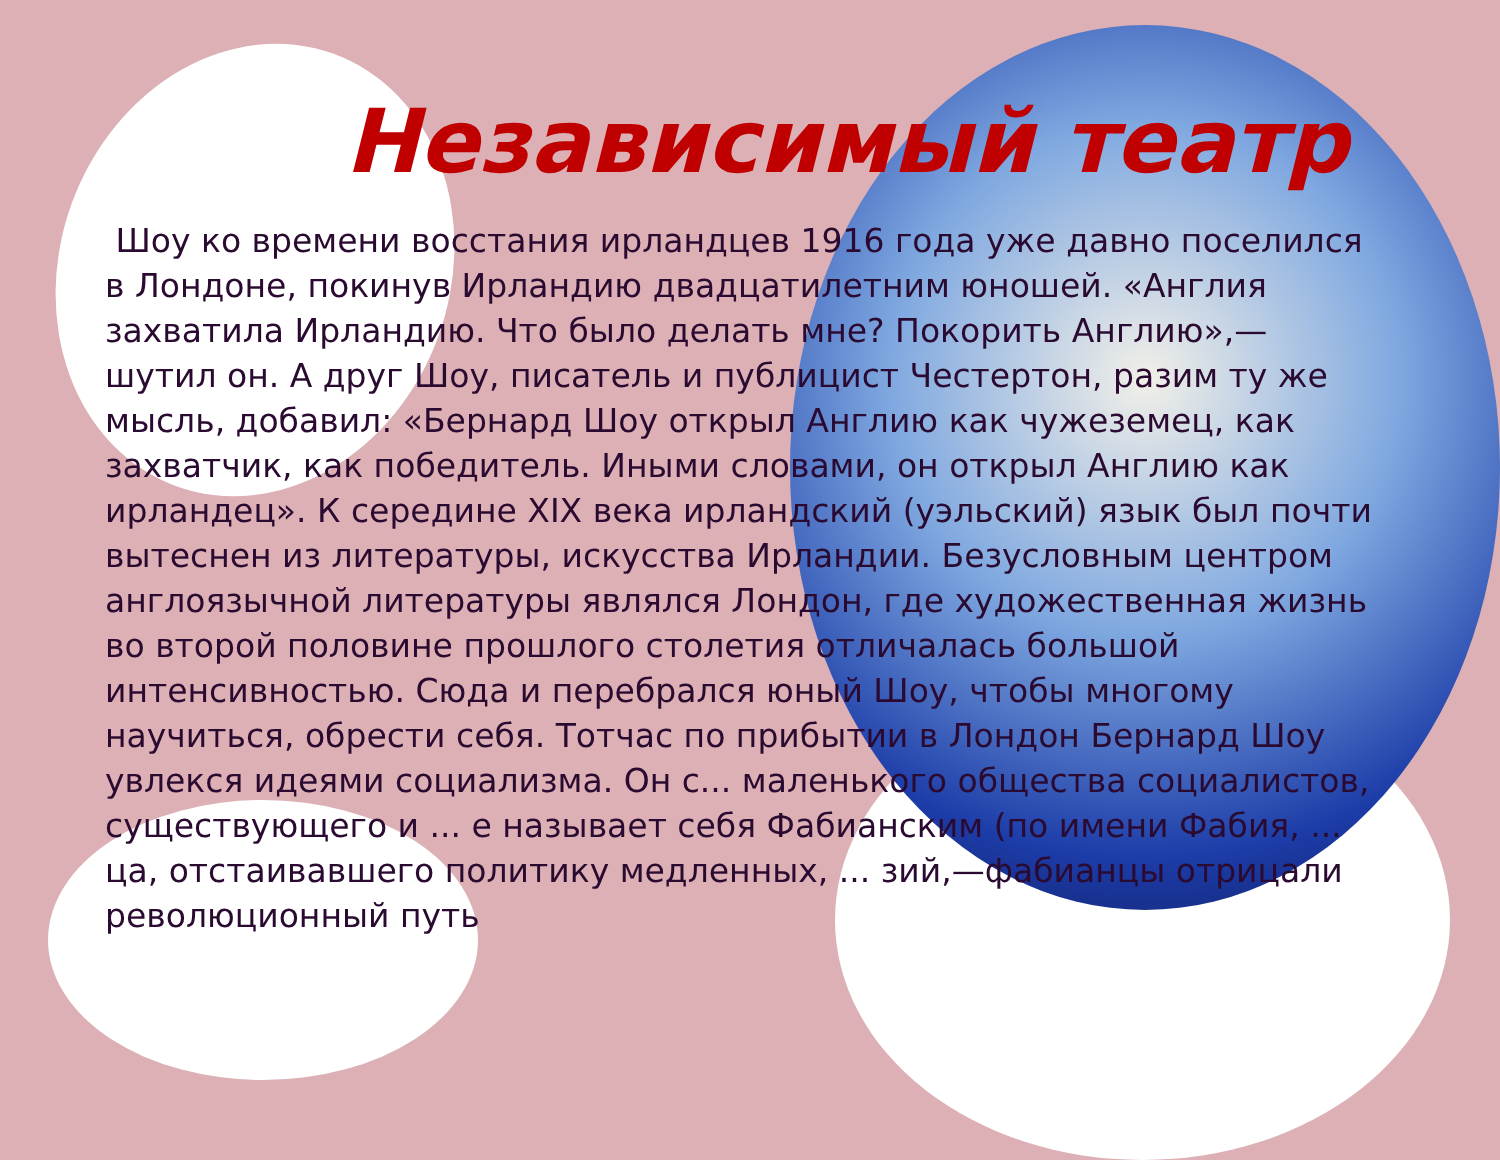Независимый театр
Шоу ко времени восстания ирландцев 1916 года уже давно поселился в Лондоне, покинув Ирландию двадцатилетним юношей. «Англия захватила Ирландию. Что было делать мне? Покорить Англию»,— шутил он. А друг Шоу, писатель и публицист Честертон, разим ту же мысль, добавил: «Бернард Шоу открыл Англию как чужеземец, как захватчик, как победитель. Иными словами, он открыл Англию как ирландец». К середине XIX века ирландский (уэльский) язык был почти вытеснен из литературы, искусства Ирландии. Безусловным центром англоязычной литературы являлся Лондон, где художественная жизнь во второй половине прошлого столетия отличалась большой интенсивностью. Сюда и перебрался юный Шоу, чтобы многому научиться, обрести себя. Тотчас по прибытии в Лондон Бернард Шоу увлекся идеями социализма. Он с... маленького общества социалистов, существующего и ... е называет себя Фабианским (по имени Фабия, ... ца, отстаивавшего политику медленных, ... зий,—фабианцы отрицали революционный путь